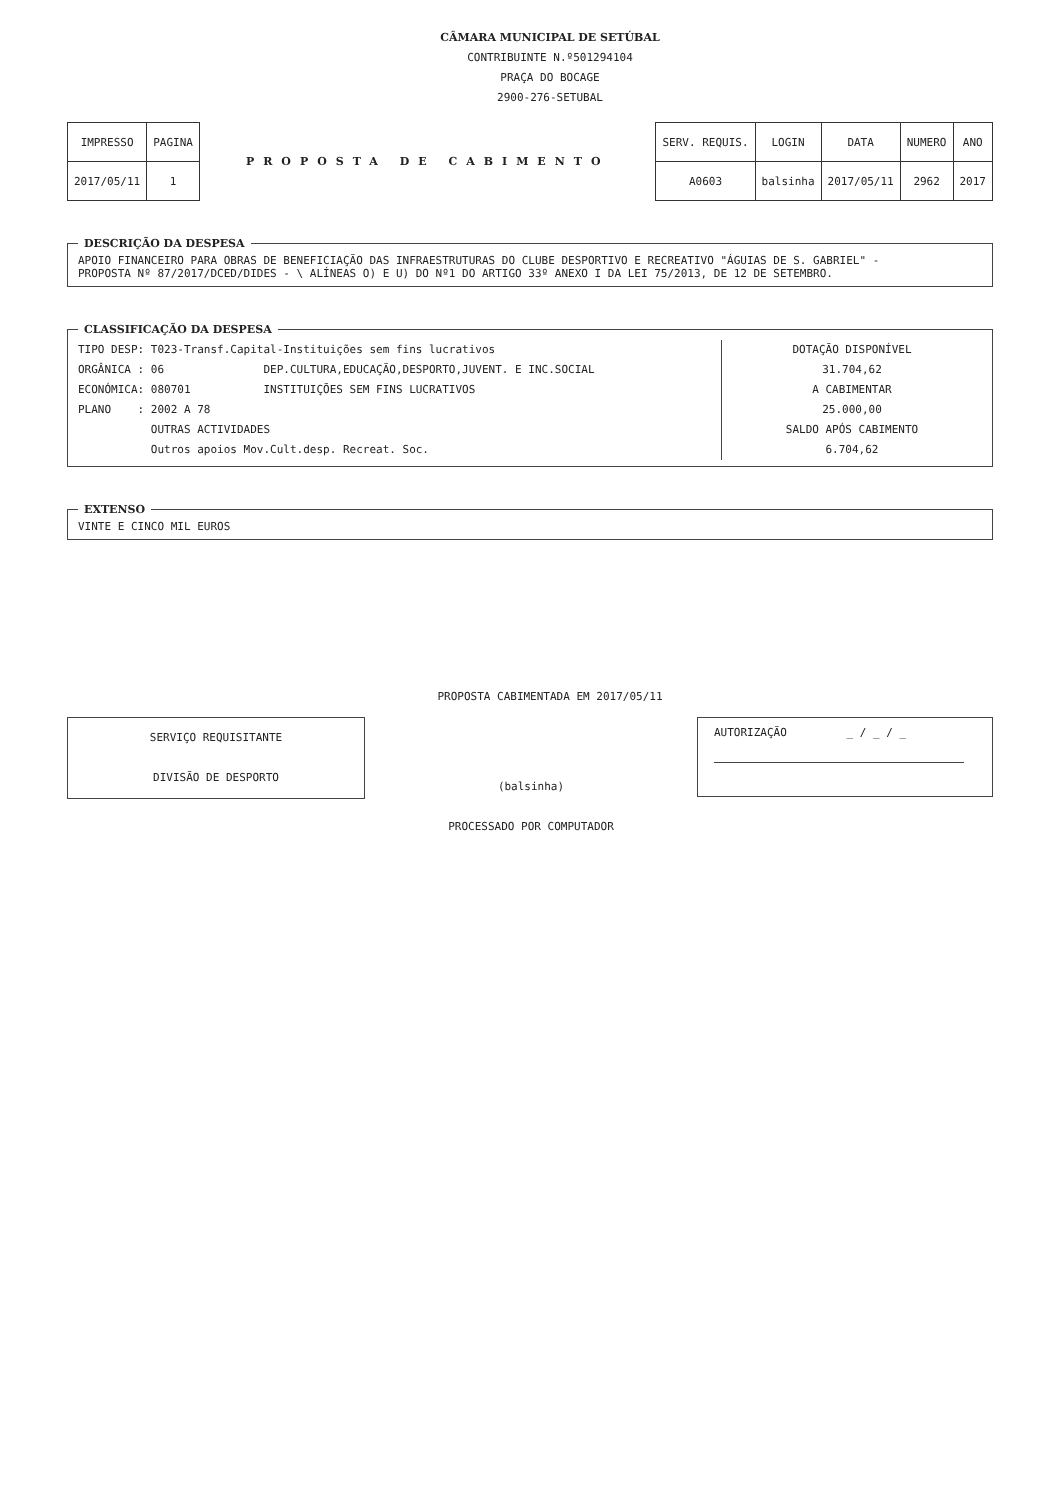CÂMARA MUNICIPAL DE SETÚBAL
CONTRIBUINTE N.º501294104
PRAÇA DO BOCAGE
2900-276-SETUBAL
| IMPRESSO | PAGINA |
| 2017/05/11 | 1 |
PROPOSTA DE CABIMENTO
| SERV. REQUIS. | LOGIN | DATA | NUMERO | ANO |
| A0603 | balsinha | 2017/05/11 | 2962 | 2017 |
DESCRIÇÃO DA DESPESA APOIO FINANCEIRO PARA OBRAS DE BENEFICIAÇÃO DAS INFRAESTRUTURAS DO CLUBE DESPORTIVO E RECREATIVO "ÁGUIAS DE S. GABRIEL" -
PROPOSTA Nº 87/2017/DCED/DIDES - \ ALÍNEAS O) E U) DO Nº1 DO ARTIGO 33º ANEXO I DA LEI 75/2013, DE 12 DE SETEMBRO.
CLASSIFICAÇÃO DA DESPESA
TIPO DESP: T023-Transf.Capital-Instituições sem fins lucrativos ORGÂNICA : 06 DEP.CULTURA,EDUCAÇÃO,DESPORTO,JUVENT. E INC.SOCIAL ECONÓMICA: 080701 INSTITUIÇÕES SEM FINS LUCRATIVOS PLANO : 2002 A 78 OUTRAS ACTIVIDADES Outros apoios Mov.Cult.desp. Recreat. Soc.
DOTAÇÃO DISPONÍVEL
31.704,62
A CABIMENTAR
25.000,00
SALDO APÓS CABIMENTO
6.704,62
EXTENSO VINTE E CINCO MIL EUROS
PROPOSTA CABIMENTADA EM 2017/05/11
SERVIÇO REQUISITANTE
DIVISÃO DE DESPORTO
(balsinha)
PROCESSADO POR COMPUTADOR
AUTORIZAÇÃO _ / _ / _